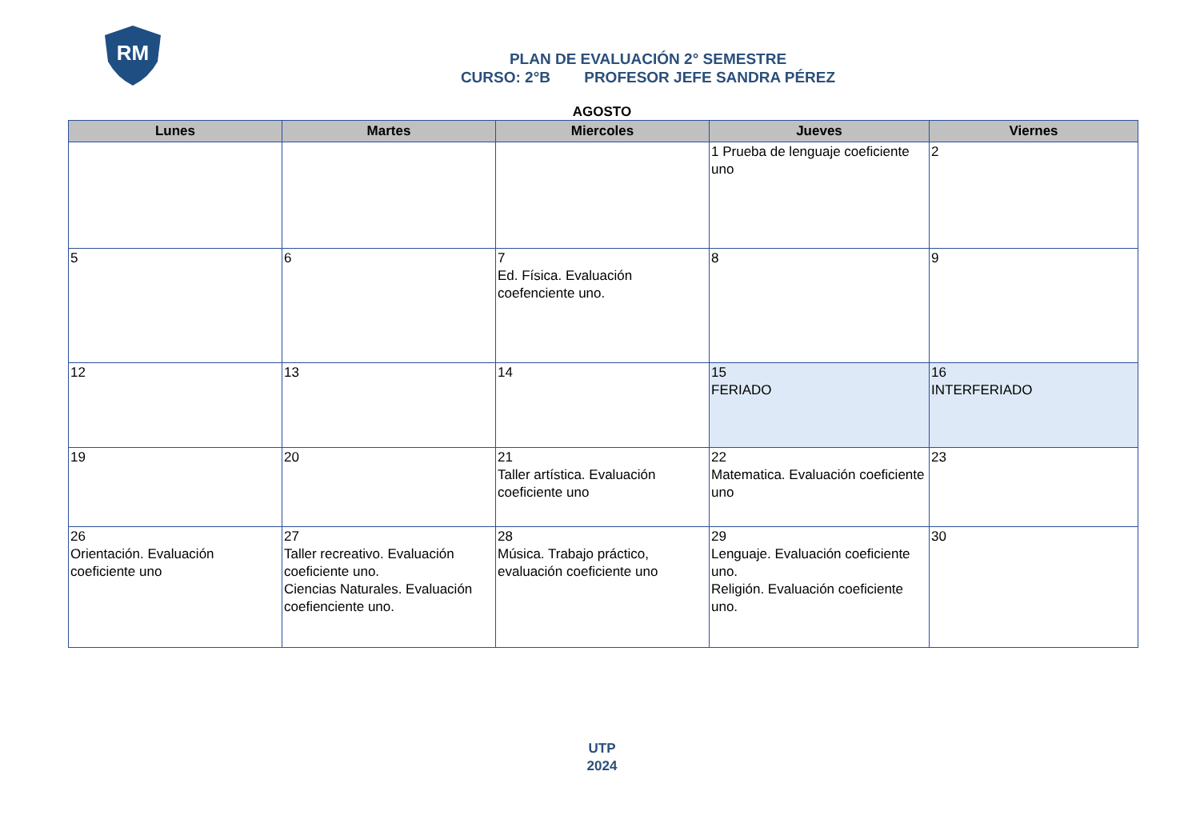RM
PLAN DE EVALUACIÓN 2° SEMESTRE
CURSO: 2°B PROFESOR JEFE SANDRA PÉREZ
AGOSTO
| Lunes | Martes | Miercoles | Jueves | Viernes |
| --- | --- | --- | --- | --- |
| | | | 1 Prueba de lenguaje coeficiente uno | 2 |
| 5 | 6 | 7 Ed. Física. Evaluación coefenciente uno. | 8 | 9 |
| 12 | 13 | 14 | 15 FERIADO | 16 INTERFERIADO |
| 19 | 20 | 21 Taller artística. Evaluación coeficiente uno | 22 Matematica. Evaluación coeficiente uno | 23 |
| 26 Orientación. Evaluación coeficiente uno | 27 Taller recreativo. Evaluación coeficiente uno. Ciencias Naturales. Evaluación coefienciente uno. | 28 Música. Trabajo práctico, evaluación coeficiente uno | 29 Lenguaje. Evaluación coeficiente uno. Religión. Evaluación coeficiente uno. | 30 |
UTP
2024